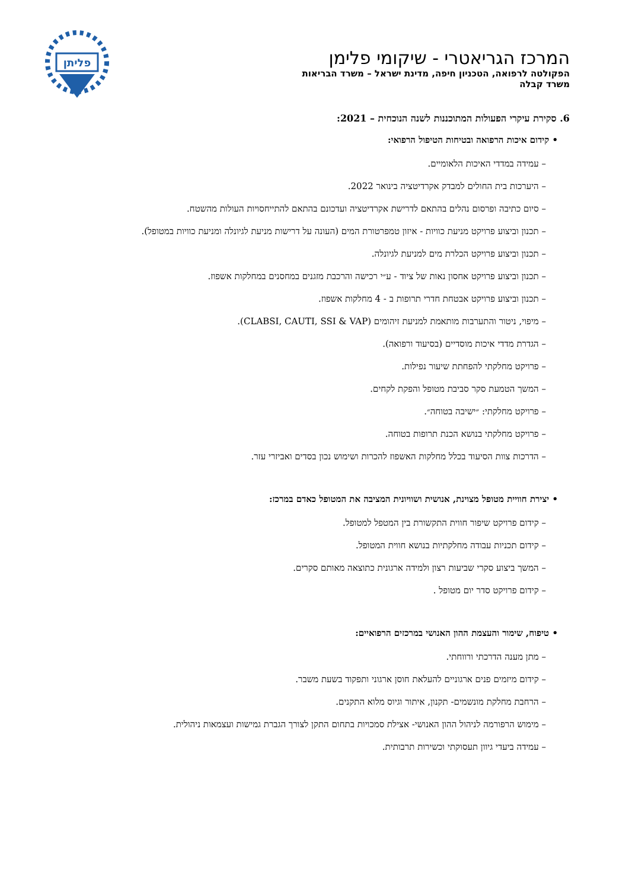פליתן
המרכז הגריאטרי - שיקומי פלימן
הפקולטה לרפואה, הטכניון חיפה, מדינת ישראל – משרד הבריאות
משרד קבלה
6. סקירת עיקרי הפעולות המתוכננות לשנה הנוכחית – 2021:
• קידום איכות הרפואה ובטיחות הטיפול הרפואי:
– עמידה במדדי האיכות הלאומיים.
– היערכות בית החולים למבדק אקרדיטציה בינואר 2022.
– סיום כתיבה ופרסום נהלים בהתאם לדרישת אקרדיטציה ועדכונם בהתאם להתייחסויות העולות מהשטח.
– תכנון וביצוע פרויקט מניעת כוויות - איזון טמפרטורת המים (העונה על דרישות מניעת לגיונלה ומניעת כוויות במטופל).
– תכנון וביצוע פרויקט הכלרת מים למניעת לגיונלה.
– תכנון וביצוע פרויקט אחסון נאות של ציוד - ע״י רכישה והרכבת מזגנים במחסנים במחלקות אשפוז.
– תכנון וביצוע פרויקט אבטחת חדרי תרופות ב - 4 מחלקות אשפוז.
– מיפוי, ניטור והתערבות מותאמת למניעת זיהומים (CLABSI, CAUTI, SSI & VAP).
– הגדרת מדדי איכות מוסדיים (בסיעוד ורפואה).
– פרויקט מחלקתי להפחתת שיעור נפילות.
– המשך הטמעת סקר סביבת מטופל והפקת לקחים.
– פרויקט מחלקתי: ״ישיבה בטוחה״.
– פרויקט מחלקתי בנושא הכנת תרופות בטוחה.
– הדרכות צוות הסיעוד בכלל מחלקות האשפוז להכרות ושימוש נכון בסדים ואביזרי עזר.
• יצירת חוויית מטופל מצוינת, אנושית ושוויונית המציבה את המטופל כאדם במרכז:
– קידום פרויקט שיפור חווית התקשורת בין המטפל למטופל.
– קידום תכניות עבודה מחלקתיות בנושא חווית המטופל.
– המשך ביצוע סקרי שביעות רצון ולמידה ארגונית כתוצאה מאותם סקרים.
– קידום פרויקט סדר יום מטופל .
• טיפוח, שימור והעצמת ההון האנושי במרכזים הרפואיים:
– מתן מענה הדרכתי ורווחתי.
– קידום מיזמים פנים ארגוניים להעלאת חוסן ארגוני ותפקוד בשעת משבר.
– הרחבת מחלקת מונשמים- תקנון, איתור וגיוס מלוא התקנים.
– מימוש הרפורמה לניהול ההון האנושי- אצילת סמכויות בתחום התקן לצורך הגברת גמישות ועצמאות ניהולית.
– עמידה ביעדי גיוון תעסוקתי וכשירות תרבותית.